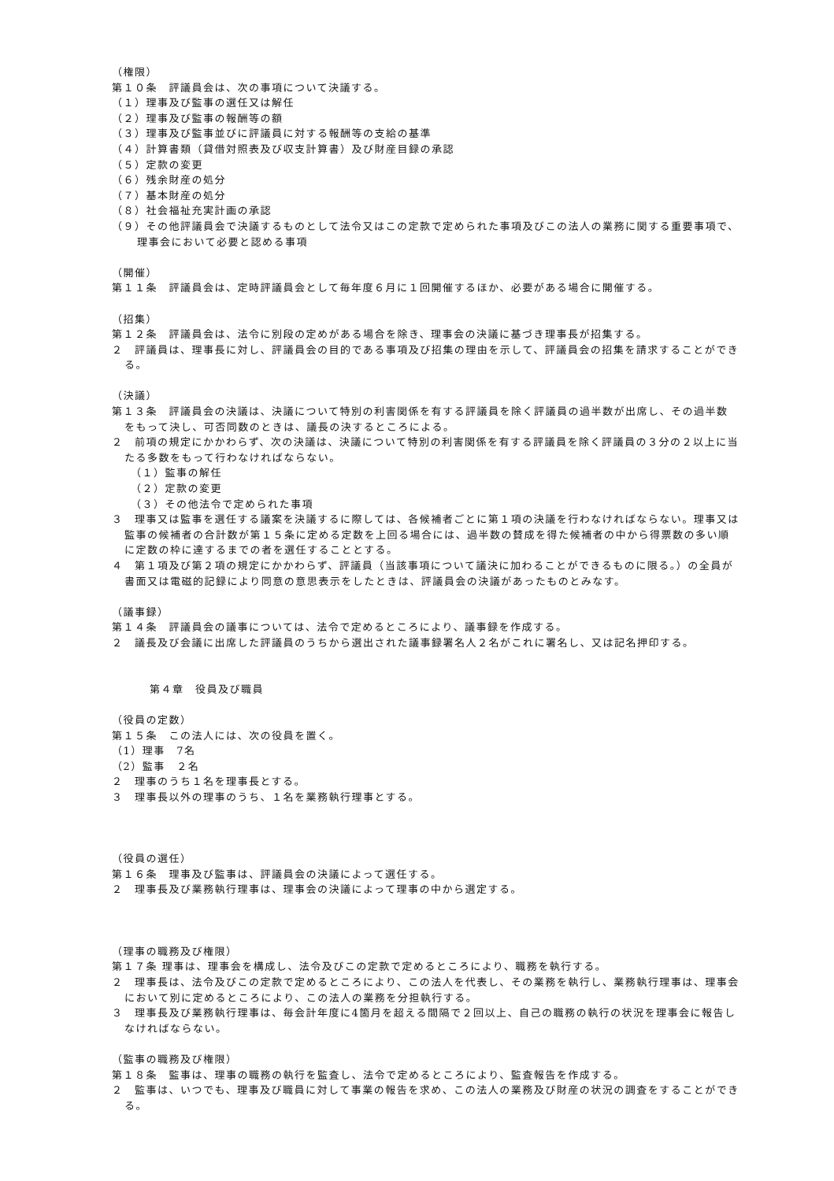（権限）
第１０条　評議員会は、次の事項について決議する。
（１）理事及び監事の選任又は解任
（２）理事及び監事の報酬等の額
（３）理事及び監事並びに評議員に対する報酬等の支給の基準
（４）計算書類（貸借対照表及び収支計算書）及び財産目録の承認
（５）定款の変更
（６）残余財産の処分
（７）基本財産の処分
（８）社会福祉充実計画の承認
（９）その他評議員会で決議するものとして法令又はこの定款で定められた事項及びこの法人の業務に関する重要事項で、理事会において必要と認める事項
（開催）
第１１条　評議員会は、定時評議員会として毎年度６月に１回開催するほか、必要がある場合に開催する。
（招集）
第１２条　評議員会は、法令に別段の定めがある場合を除き、理事会の決議に基づき理事長が招集する。
２　評議員は、理事長に対し、評議員会の目的である事項及び招集の理由を示して、評議員会の招集を請求することができる。
（決議）
第１３条　評議員会の決議は、決議について特別の利害関係を有する評議員を除く評議員の過半数が出席し、その過半数をもって決し、可否同数のときは、議長の決するところによる。
２　前項の規定にかかわらず、次の決議は、決議について特別の利害関係を有する評議員を除く評議員の３分の２以上に当たる多数をもって行わなければならない。
（１）監事の解任
（２）定款の変更
（３）その他法令で定められた事項
３　理事又は監事を選任する議案を決議するに際しては、各候補者ごとに第１項の決議を行わなければならない。理事又は監事の候補者の合計数が第１５条に定める定数を上回る場合には、過半数の賛成を得た候補者の中から得票数の多い順に定数の枠に達するまでの者を選任することとする。
４　第１項及び第２項の規定にかかわらず、評議員（当該事項について議決に加わることができるものに限る。）の全員が書面又は電磁的記録により同意の意思表示をしたときは、評議員会の決議があったものとみなす。
（議事録）
第１４条　評議員会の議事については、法令で定めるところにより、議事録を作成する。
２　議長及び会議に出席した評議員のうちから選出された議事録署名人２名がこれに署名し、又は記名押印する。
第４章　役員及び職員
（役員の定数）
第１５条　この法人には、次の役員を置く。
（1）理事　7名
（2）監事　２名
２　理事のうち１名を理事長とする。
３　理事長以外の理事のうち、１名を業務執行理事とする。
（役員の選任）
第１６条　理事及び監事は、評議員会の決議によって選任する。
２　理事長及び業務執行理事は、理事会の決議によって理事の中から選定する。
（理事の職務及び権限）
第１７条 理事は、理事会を構成し、法令及びこの定款で定めるところにより、職務を執行する。
２　理事長は、法令及びこの定款で定めるところにより、この法人を代表し、その業務を執行し、業務執行理事は、理事会において別に定めるところにより、この法人の業務を分担執行する。
３　理事長及び業務執行理事は、毎会計年度に4箇月を超える間隔で２回以上、自己の職務の執行の状況を理事会に報告しなければならない。
（監事の職務及び権限）
第１８条　監事は、理事の職務の執行を監査し、法令で定めるところにより、監査報告を作成する。
２　監事は、いつでも、理事及び職員に対して事業の報告を求め、この法人の業務及び財産の状況の調査をすることができる。